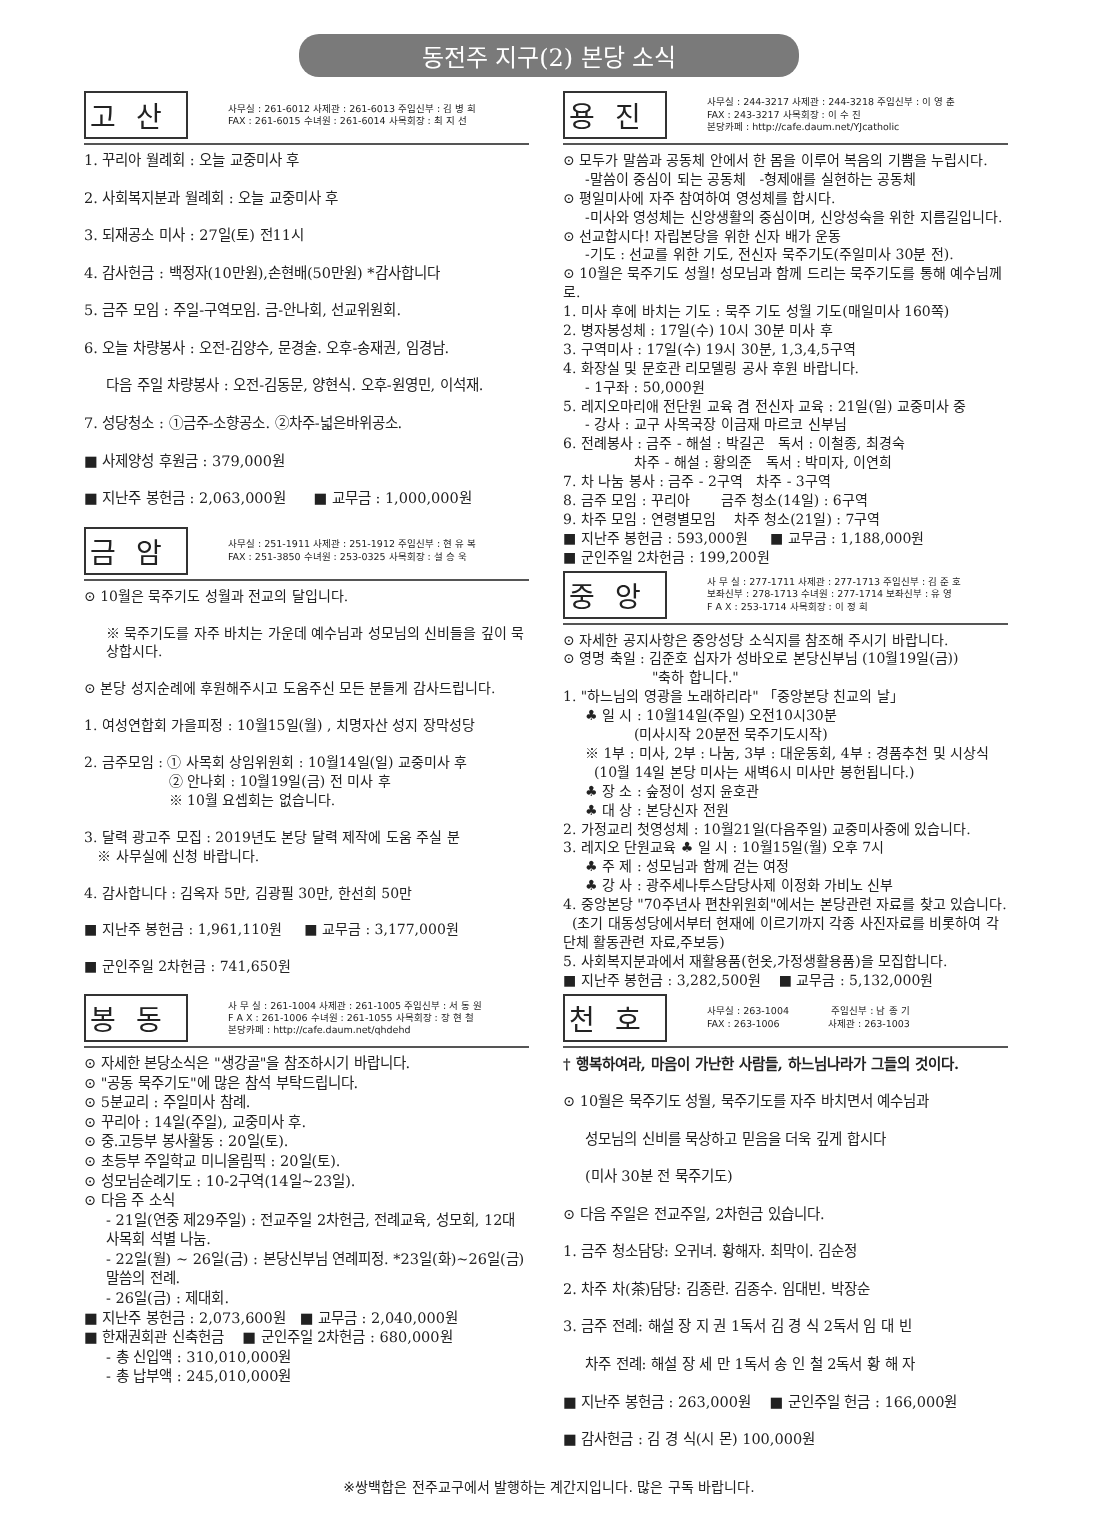동전주 지구(2) 본당 소식
고산
사무실 : 261-6012 사제관 : 261-6013 주임신부 : 김 병 희
FAX : 261-6015 수녀원 : 261-6014 사목회장 : 최 지 선
1. 꾸리아 월례회 : 오늘 교중미사 후
2. 사회복지분과 월례회 : 오늘 교중미사 후
3. 되재공소 미사 : 27일(토) 전11시
4. 감사헌금 : 백정자(10만원),손현배(50만원) *감사합니다
5. 금주 모임 : 주일-구역모임. 금-안나회, 선교위원회.
6. 오늘 차량봉사 : 오전-김양수, 문경술. 오후-송재권, 임경남.
다음 주일 차량봉사 : 오전-김동문, 양현식. 오후-원영민, 이석재.
7. 성당청소 : ①금주-소향공소. ②차주-넓은바위공소.
■ 사제양성 후원금 : 379,000원
■ 지난주 봉헌금 : 2,063,000원 ■ 교무금 : 1,000,000원
금암
사무실 : 251-1911 사제관 : 251-1912 주임신부 : 현 유 복
FAX : 251-3850 수녀원 : 253-0325 사목회장 : 설 승 욱
⊙ 10월은 묵주기도 성월과 전교의 달입니다.
※ 묵주기도를 자주 바치는 가운데 예수님과 성모님의 신비들을 깊이 묵상합시다.
⊙ 본당 성지순례에 후원해주시고 도움주신 모든 분들게 감사드립니다.
1. 여성연합회 가을피정 : 10월15일(월) , 치명자산 성지 장막성당
2. 금주모임 : ① 사목회 상임위원회 : 10월14일(일) 교중미사 후
② 안나회 : 10월19일(금) 전 미사 후
※ 10월 요셉회는 없습니다.
3. 달력 광고주 모집 : 2019년도 본당 달력 제작에 도움 주실 분
※ 사무실에 신청 바랍니다.
4. 감사합니다 : 김옥자 5만, 김광필 30만, 한선희 50만
■ 지난주 봉헌금 : 1,961,110원 ■ 교무금 : 3,177,000원
■ 군인주일 2차헌금 : 741,650원
봉동
사 무 실 : 261-1004 사제관 : 261-1005 주임신부 : 서 동 원
F A X : 261-1006 수녀원 : 261-1055 사목회장 : 장 현 철
본당카페 : http://cafe.daum.net/qhdehd
⊙ 자세한 본당소식은 "생강골"을 참조하시기 바랍니다.
⊙ "공동 묵주기도"에 많은 참석 부탁드립니다.
⊙ 5분교리 : 주일미사 참례.
⊙ 꾸리아 : 14일(주일), 교중미사 후.
⊙ 중.고등부 봉사활동 : 20일(토).
⊙ 초등부 주일학교 미니올림픽 : 20일(토).
⊙ 성모님순례기도 : 10-2구역(14일~23일).
⊙ 다음 주 소식
- 21일(연중 제29주일) : 전교주일 2차헌금, 전례교육, 성모회, 12대 사목회 석별 나눔.
- 22일(월) ~ 26일(금) : 본당신부님 연례피정. *23일(화)~26일(금) 말씀의 전례.
- 26일(금) : 제대회.
■ 지난주 봉헌금 : 2,073,600원 ■ 교무금 : 2,040,000원
■ 한재권회관 신축헌금 ■ 군인주일 2차헌금 : 680,000원
- 총 신입액 : 310,010,000원
- 총 납부액 : 245,010,000원
용진
사무실 : 244-3217 사제관 : 244-3218 주임신부 : 이 영 춘
FAX : 243-3217 사목회장 : 이 수 진
본당카페 : http://cafe.daum.net/YJcatholic
⊙ 모두가 말씀과 공동체 안에서 한 몸을 이루어 복음의 기쁨을 누립시다.
-말씀이 중심이 되는 공동체 -형제애를 실현하는 공동체
⊙ 평일미사에 자주 참여하여 영성체를 합시다.
-미사와 영성체는 신앙생활의 중심이며, 신앙성숙을 위한 지름길입니다.
⊙ 선교합시다! 자립본당을 위한 신자 배가 운동
-기도 : 선교를 위한 기도, 전신자 묵주기도(주일미사 30분 전).
⊙ 10월은 묵주기도 성월! 성모님과 함께 드리는 묵주기도를 통해 예수님께로.
1. 미사 후에 바치는 기도 : 묵주 기도 성월 기도(매일미사 160쪽)
2. 병자봉성체 : 17일(수) 10시 30분 미사 후
3. 구역미사 : 17일(수) 19시 30분, 1,3,4,5구역
4. 화장실 및 문호관 리모델링 공사 후원 바랍니다.
- 1구좌 : 50,000원
5. 레지오마리애 전단원 교육 겸 전신자 교육 : 21일(일) 교중미사 중
- 강사 : 교구 사목국장 이금재 마르코 신부님
6. 전례봉사 : 금주 - 해설 : 박길곤 독서 : 이철종, 최경숙
차주 - 해설 : 황의준 독서 : 박미자, 이연희
7. 차 나눔 봉사 : 금주 - 2구역 차주 - 3구역
8. 금주 모임 : 꾸리아 금주 청소(14일) : 6구역
9. 차주 모임 : 연령별모임 차주 청소(21일) : 7구역
■ 지난주 봉헌금 : 593,000원 ■ 교무금 : 1,188,000원
■ 군인주일 2차헌금 : 199,200원
중앙
사 무 실 : 277-1711 사제관 : 277-1713 주임신부 : 김 준 호
보좌신부 : 278-1713 수녀원 : 277-1714 보좌신부 : 유 영
F A X : 253-1714 사목회장 : 이 정 희
⊙ 자세한 공지사항은 중앙성당 소식지를 참조해 주시기 바랍니다.
⊙ 영명 축일 : 김준호 십자가 성바오로 본당신부님 (10월19일(금))
"축하 합니다."
1. "하느님의 영광을 노래하리라" 「중앙본당 친교의 날」
♣ 일 시 : 10월14일(주일) 오전10시30분
(미사시작 20분전 묵주기도시작)
※ 1부 : 미사, 2부 : 나눔, 3부 : 대운동회, 4부 : 경품추천 및 시상식
(10월 14일 본당 미사는 새벽6시 미사만 봉헌됩니다.)
♣ 장 소 : 숲정이 성지 윤호관
♣ 대 상 : 본당신자 전원
2. 가정교리 첫영성체 : 10월21일(다음주일) 교중미사중에 있습니다.
3. 레지오 단원교육 ♣ 일 시 : 10월15일(월) 오후 7시
♣ 주 제 : 성모님과 함께 걷는 여정
♣ 강 사 : 광주세나투스담당사제 이정화 가비노 신부
4. 중앙본당 "70주년사 편찬위원회"에서는 본당관련 자료를 찾고 있습니다.
(초기 대동성당에서부터 현재에 이르기까지 각종 사진자료를 비롯하여 각 단체 활동관련 자료,주보등)
5. 사회복지분과에서 재활용품(헌옷,가정생활용품)을 모집합니다.
■ 지난주 봉헌금 : 3,282,500원 ■ 교무금 : 5,132,000원
천호
사무실 : 263-1004 주임신부 : 남 종 기
FAX : 263-1006 사제관 : 263-1003
† 행복하여라, 마음이 가난한 사람들, 하느님나라가 그들의 것이다.
⊙ 10월은 묵주기도 성월, 묵주기도를 자주 바치면서 예수님과
성모님의 신비를 묵상하고 믿음을 더욱 깊게 합시다
(미사 30분 전 묵주기도)
⊙ 다음 주일은 전교주일, 2차헌금 있습니다.
1. 금주 청소담당: 오귀녀. 황해자. 최막이. 김순정
2. 차주 차(茶)담당: 김종란. 김종수. 임대빈. 박장순
3. 금주 전례: 해설 장 지 권 1독서 김 경 식 2독서 임 대 빈
차주 전례: 해설 장 세 만 1독서 송 인 철 2독서 황 해 자
■ 지난주 봉헌금 : 263,000원 ■ 군인주일 헌금 : 166,000원
■ 감사헌금 : 김 경 식(시 몬) 100,000원
※쌍백합은 전주교구에서 발행하는 계간지입니다. 많은 구독 바랍니다.